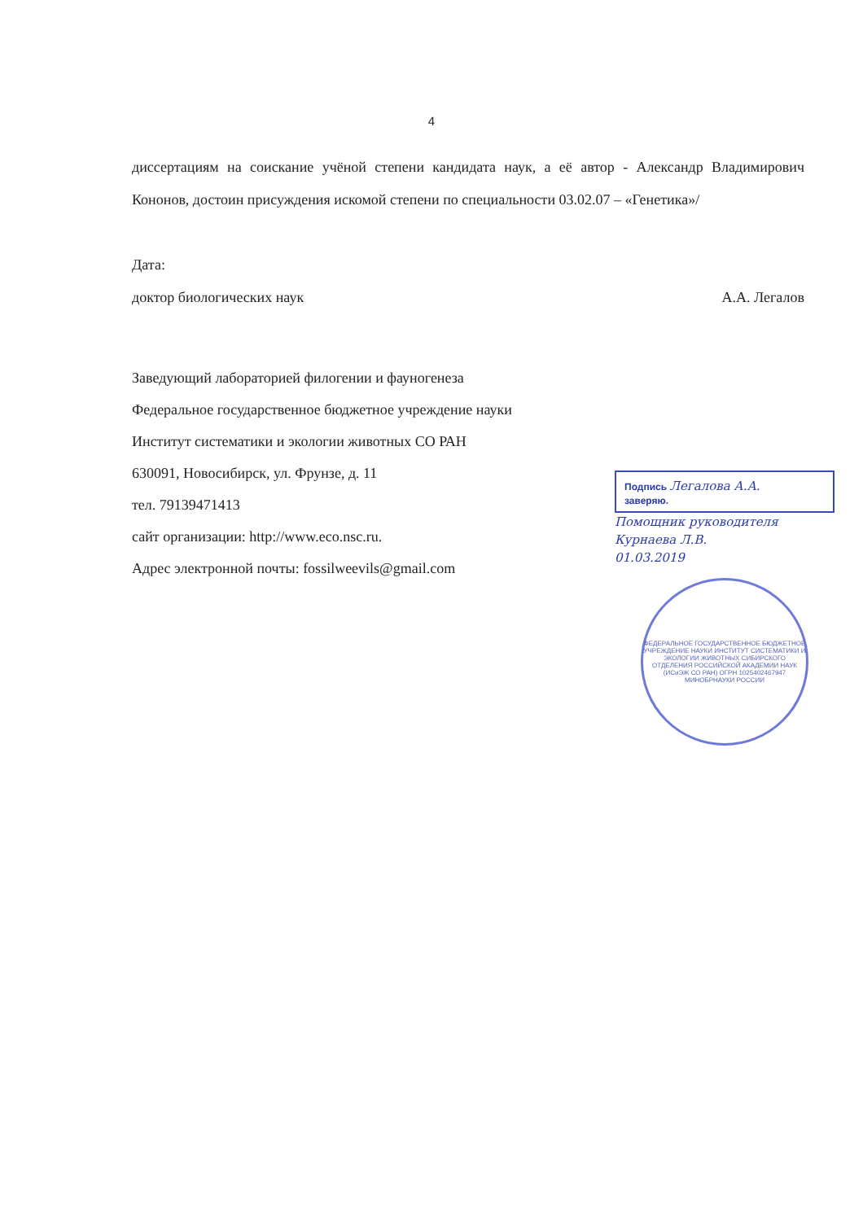4
диссертациям на соискание учёной степени кандидата наук, а её автор - Александр Владимирович Кононов, достоин присуждения искомой степени по специальности 03.02.07 – «Генетика»/
Дата:
доктор биологических наук А.А. Легалов
Заведующий лабораторией филогении и фауногенеза
Федеральное государственное бюджетное учреждение науки
Институт систематики и экологии животных СО РАН
630091, Новосибирск, ул. Фрунзе, д. 11
тел. 79139471413
сайт организации: http://www.eco.nsc.ru.
Адрес электронной почты: fossilweevils@gmail.com
Подпись Легалова А.А.
заверяю.
Помощник руководителя
Курнаева Л.В.
01.03.2019
ФЕДЕРАЛЬНОЕ ГОСУДАРСТВЕННОЕ БЮДЖЕТНОЕ УЧРЕЖДЕНИЕ НАУКИ ИНСТИТУТ СИСТЕМАТИКИ И ЭКОЛОГИИ ЖИВОТНЫХ СИБИРСКОГО ОТДЕЛЕНИЯ РОССИЙСКОЙ АКАДЕМИИ НАУК (ИСиЭЖ СО РАН) ОГРН 1025402467947 МИНОБРНАУКИ РОССИИ